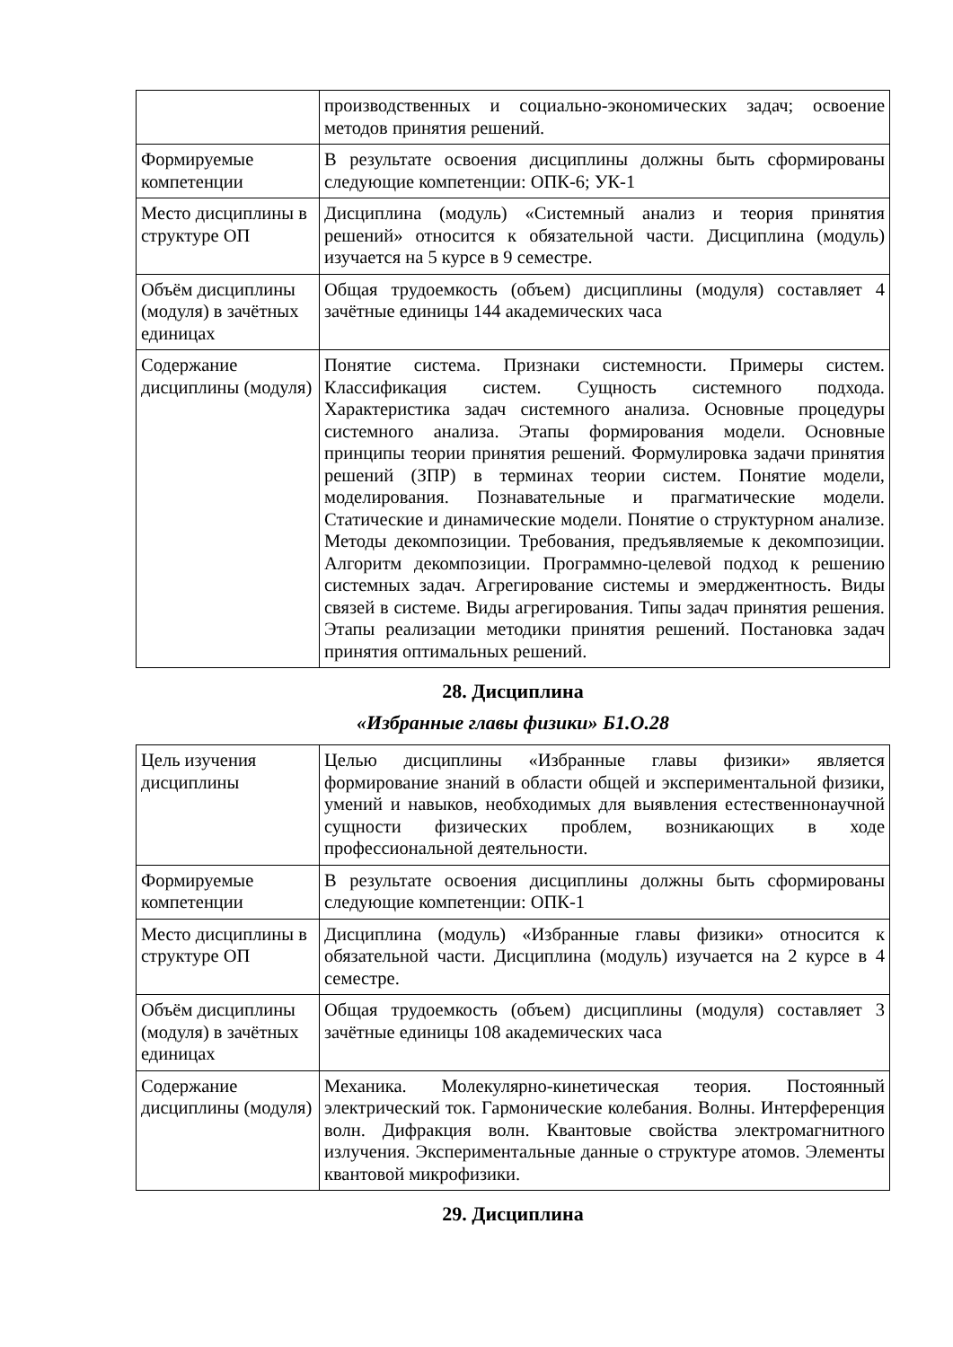| | производственных и социально-экономических задач; освоение методов принятия решений. |
| Формируемые компетенции | В результате освоения дисциплины должны быть сформированы следующие компетенции: ОПК-6; УК-1 |
| Место дисциплины в структуре ОП | Дисциплина (модуль) «Системный анализ и теория принятия решений» относится к обязательной части. Дисциплина (модуль) изучается на 5 курсе в 9 семестре. |
| Объём дисциплины (модуля) в зачётных единицах | Общая трудоемкость (объем) дисциплины (модуля) составляет 4 зачётные единицы 144 академических часа |
| Содержание дисциплины (модуля) | Понятие система. Признаки системности. Примеры систем. Классификация систем. Сущность системного подхода. Характеристика задач системного анализа. Основные процедуры системного анализа. Этапы формирования модели. Основные принципы теории принятия решений. Формулировка задачи принятия решений (ЗПР) в терминах теории систем. Понятие модели, моделирования. Познавательные и прагматические модели. Статические и динамические модели. Понятие о структурном анализе. Методы декомпозиции. Требования, предъявляемые к декомпозиции. Алгоритм декомпозиции. Программно-целевой подход к решению системных задач. Агрегирование системы и эмерджентность. Виды связей в системе. Виды агрегирования. Типы задач принятия решения. Этапы реализации методики принятия решений. Постановка задач принятия оптимальных решений. |
28. Дисциплина
«Избранные главы физики» Б1.О.28
| Цель изучения дисциплины | Целью дисциплины «Избранные главы физики» является формирование знаний в области общей и экспериментальной физики, умений и навыков, необходимых для выявления естественнонаучной сущности физических проблем, возникающих в ходе профессиональной деятельности. |
| Формируемые компетенции | В результате освоения дисциплины должны быть сформированы следующие компетенции: ОПК-1 |
| Место дисциплины в структуре ОП | Дисциплина (модуль) «Избранные главы физики» относится к обязательной части. Дисциплина (модуль) изучается на 2 курсе в 4 семестре. |
| Объём дисциплины (модуля) в зачётных единицах | Общая трудоемкость (объем) дисциплины (модуля) составляет 3 зачётные единицы 108 академических часа |
| Содержание дисциплины (модуля) | Механика. Молекулярно-кинетическая теория. Постоянный электрический ток. Гармонические колебания. Волны. Интерференция волн. Дифракция волн. Квантовые свойства электромагнитного излучения. Экспериментальные данные о структуре атомов. Элементы квантовой микрофизики. |
29. Дисциплина